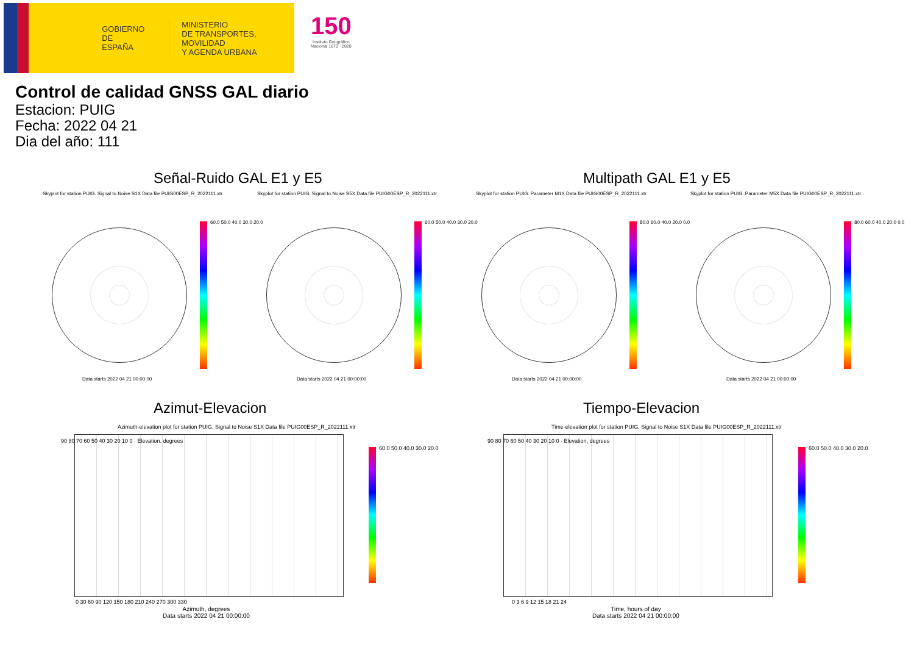GOBIERNO
DE ESPAÑA
MINISTERIO
DE TRANSPORTES, MOVILIDAD
Y AGENDA URBANA
150
Instituto Geográfico
Nacional 1870 · 2020
Control de calidad GNSS GAL diario
Estacion: PUIG
Fecha: 2022 04 21
Dia del año: 111
Señal-Ruido GAL E1 y E5 Multipath GAL E1 y E5
Skyplot for station PUIG. Signal to Noise S1X Data file PUIG00ESP_R_2022111.xtr
Skyplot for station PUIG. Signal to Noise S5X Data file PUIG00ESP_R_2022111.xtr
Skyplot for station PUIG. Parameter M1X Data file PUIG00ESP_R_2022111.xtr
Skyplot for station PUIG. Parameter M5X Data file PUIG00ESP_R_2022111.xtr
60.0 50.0 40.0 30.0 20.0 60.0 50.0 40.0 30.0 20.0 80.0 60.0 40.0 20.0 0.0 80.0 60.0 40.0 20.0 0.0
Data starts 2022 04 21 00:00:00
Data starts 2022 04 21 00:00:00
Data starts 2022 04 21 00:00:00
Data starts 2022 04 21 00:00:00
Azimut-Elevacion Tiempo-Elevacion
Azimuth-elevation plot for station PUIG. Signal to Noise S1X Data file PUIG00ESP_R_2022111.xtr
Time-elevation plot for station PUIG. Signal to Noise S1X Data file PUIG00ESP_R_2022111.xtr
60.0 50.0 40.0 30.0 20.0 60.0 50.0 40.0 30.0 20.0
90 80 70 60 50 40 30 20 10 0 · Elevation, degrees
90 80 70 60 50 40 30 20 10 0 · Elevation, degrees
0 30 60 90 120 150 180 210 240 270 300 330
0 3 6 9 12 15 18 21 24
Azimuth, degrees
Data starts 2022 04 21 00:00:00
Time, hours of day
Data starts 2022 04 21 00:00:00